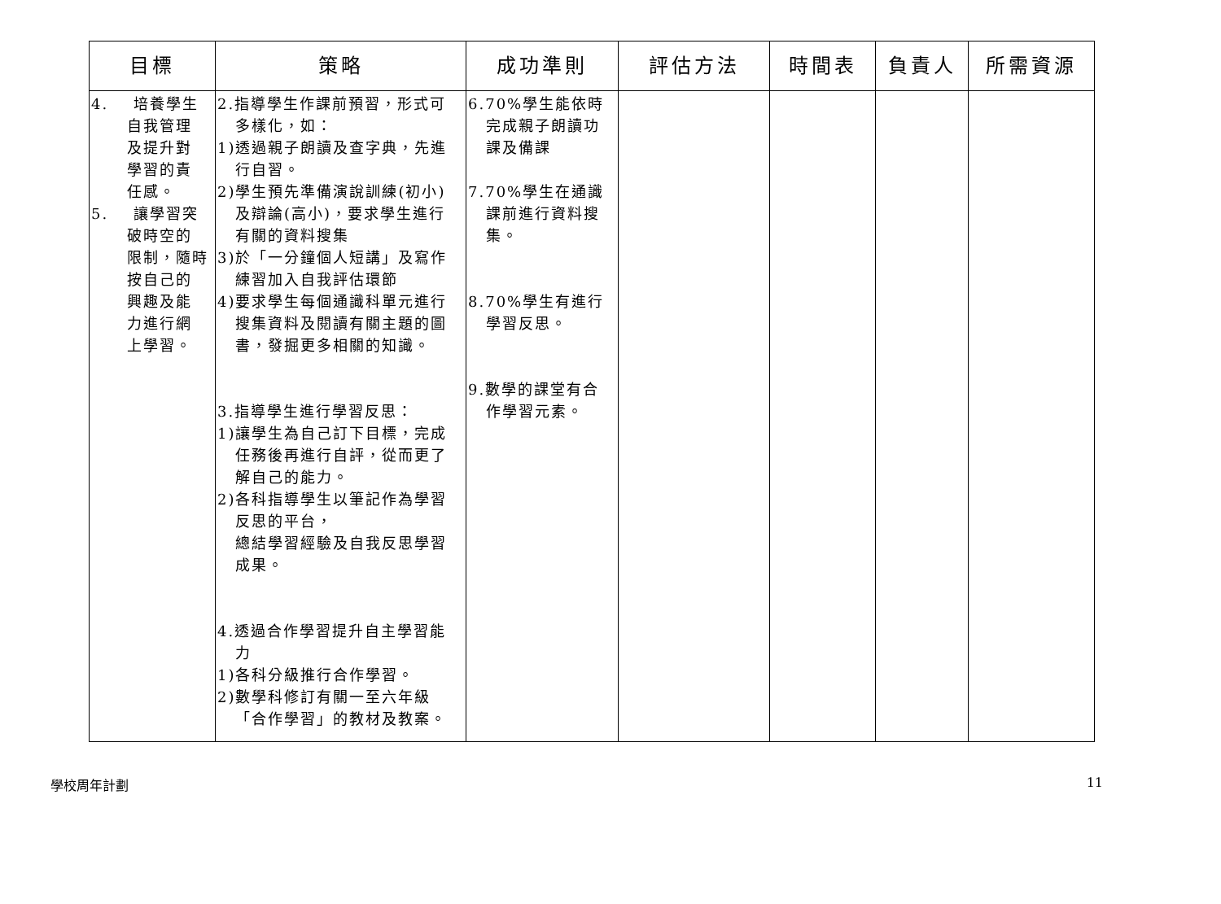| 目標 | 策略 | 成功準則 | 評估方法 | 時間表 | 負責人 | 所需資源 |
| --- | --- | --- | --- | --- | --- | --- |
| 4. 培養學生 自我管理 及提升對 學習的責 任感。 5. 讓學習突 破時空的 限制，隨時 按自己的 興趣及能 力進行網 上學習。 | 2.指導學生作課前預習，形式可 多樣化，如： 1)透過親子朗讀及查字典，先進 行自習。 2)學生預先準備演說訓練(初小) 及辯論(高小)，要求學生進行 有關的資料搜集 3)於「一分鐘個人短講」及寫作 練習加入自我評估環節 4)要求學生每個通識科單元進行 搜集資料及閱讀有關主題的圖 書，發掘更多相關的知識。 3.指導學生進行學習反思： 1)讓學生為自己訂下目標，完成 任務後再進行自評，從而更了 解自己的能力。 2)各科指導學生以筆記作為學習 反思的平台， 總結學習經驗及自我反思學習 成果。 4.透過合作學習提升自主學習能 力 1)各科分級推行合作學習。 2)數學科修訂有關一至六年級 「合作學習」的教材及教案。 | 6.70%學生能依時 完成親子朗讀功 課及備課 7.70%學生在通識 課前進行資料搜 集。 8.70%學生有進行 學習反思。 9.數學的課堂有合 作學習元素。 | | | | |
學校周年計劃 11